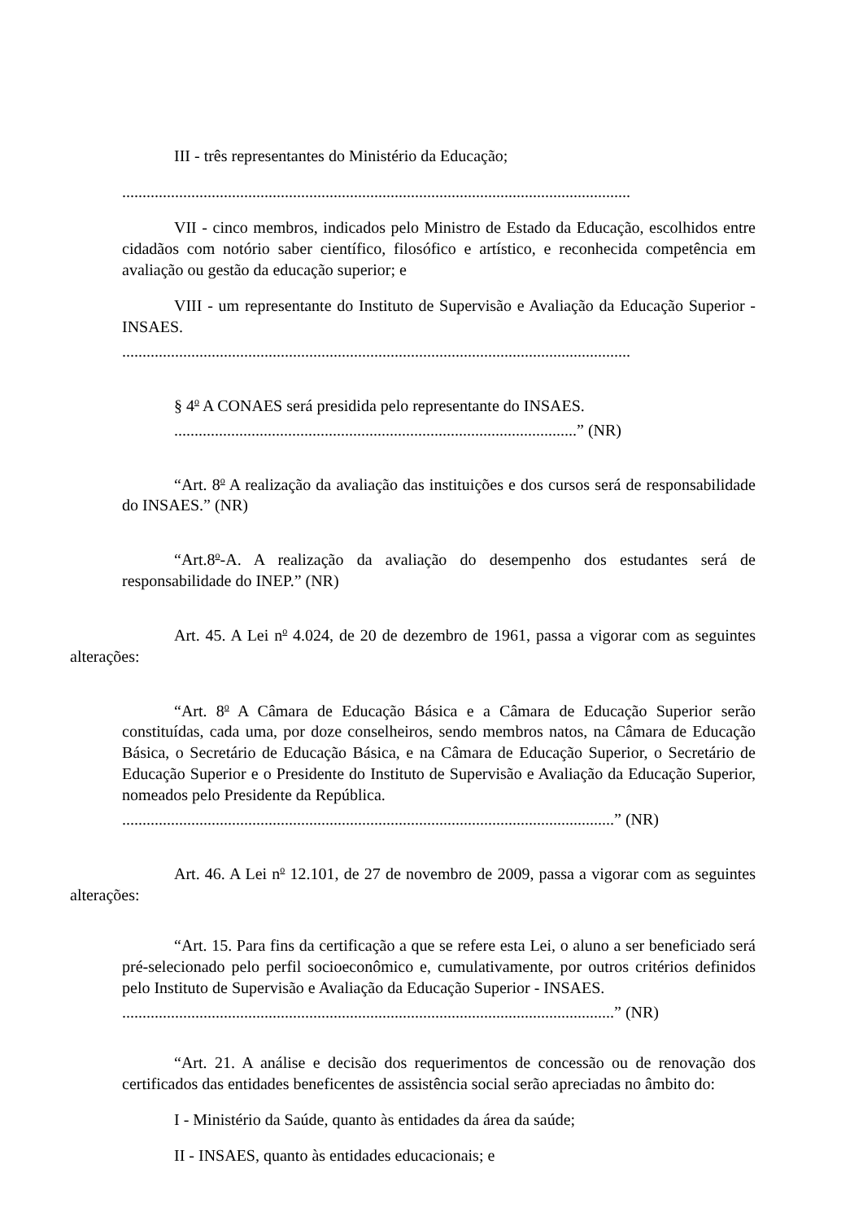III - três representantes do Ministério da Educação;
.............................................................................................................................
VII - cinco membros, indicados pelo Ministro de Estado da Educação, escolhidos entre cidadãos com notório saber científico, filosófico e artístico, e reconhecida competência em avaliação ou gestão da educação superior; e
VIII - um representante do Instituto de Supervisão e Avaliação da Educação Superior - INSAES.
.............................................................................................................................
§ 4<sup>o</sup> A CONAES será presidida pelo representante do INSAES.
...................................................................................................” (NR)
“Art. 8<sup>o</sup> A realização da avaliação das instituições e dos cursos será de responsabilidade do INSAES.” (NR)
“Art.8<sup>o</sup>-A. A realização da avaliação do desempenho dos estudantes será de responsabilidade do INEP.” (NR)
Art. 45. A Lei n<sup>o</sup> 4.024, de 20 de dezembro de 1961, passa a vigorar com as seguintes alterações:
“Art. 8<sup>o</sup> A Câmara de Educação Básica e a Câmara de Educação Superior serão constituídas, cada uma, por doze conselheiros, sendo membros natos, na Câmara de Educação Básica, o Secretário de Educação Básica, e na Câmara de Educação Superior, o Secretário de Educação Superior e o Presidente do Instituto de Supervisão e Avaliação da Educação Superior, nomeados pelo Presidente da República.
.........................................................................................................................” (NR)
Art. 46. A Lei n<sup>o</sup> 12.101, de 27 de novembro de 2009, passa a vigorar com as seguintes alterações:
“Art. 15. Para fins da certificação a que se refere esta Lei, o aluno a ser beneficiado será pré-selecionado pelo perfil socioeconômico e, cumulativamente, por outros critérios definidos pelo Instituto de Supervisão e Avaliação da Educação Superior - INSAES.
.........................................................................................................................” (NR)
“Art. 21. A análise e decisão dos requerimentos de concessão ou de renovação dos certificados das entidades beneficentes de assistência social serão apreciadas no âmbito do:
I - Ministério da Saúde, quanto às entidades da área da saúde;
II - INSAES, quanto às entidades educacionais; e